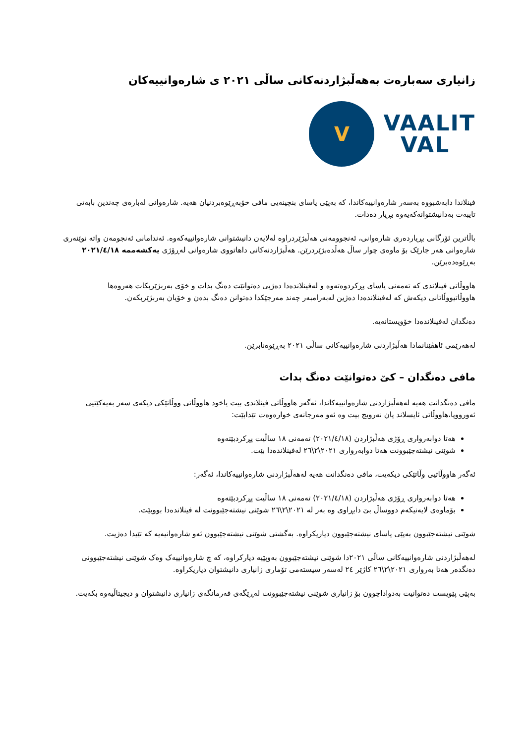زانیاری سەبارەت بەهەڵبژاردنەکانی ساڵی ٢٠٢١ ی شارەوانییەکان
V
VAALIT
VAL
فینلاندا دابەشبووە بەسەر شارەوانییەکاندا، کە بەپێی یاسای بنچینەیی مافی خۆبەڕێوەبردنیان هەیە. شارەوانی لەبارەی چەندین بابەتی تایبەت بەدانیشتوانەکەیەوە بڕیار دەدات.
باڵاترین ئۆرگانی بڕیاردەری شارەوانی، ئەنجوومەنی هەڵبژێردراوە لەلایەن دانیشتوانی شارەوانییەکەوە. ئەندامانی ئەنجومەن واتە نوێنەری شارەوانی هەر جارێک بۆ ماوەی چوار ساڵ هەڵدەبژێردرێن. هەڵبژاردنەکانی داهاتووی شارەوانی لەڕۆژی یەکشەممە ٢٠٢١/٤/١٨ بەڕێوەدەبرێن.
هاووڵاتی فینلاندی کە تەمەنی یاسای پڕکردوەتەوە و لەفینلاندەدا دەژیی دەتوانێت دەنگ بدات و خۆی بەربژێربکات هەروەها هاووڵاتیووڵاتانی دیکەش کە لەفینلاندەدا دەژین لەبەرامبەر چەند مەرجێکدا دەتوانن دەنگ بدەن و خۆیان بەربژێربکەن.
دەنگدان لەفینلاندەدا خۆویستانەیە.
لەهەرێمی ئاهڤێنانمادا هەڵبژاردنی شارەوانییەکانی ساڵی ٢٠٢١ بەڕێوەنابرێن.
مافی دەنگدان – کێ دەتوانێت دەنگ بدات
مافی دەنگدانت هەیە لەهەڵبژاردنی شارەوانییەکاندا، ئەگەر هاووڵاتی فینلاندی بیت یاخود هاووڵاتی ووڵاتێکی دیکەی سەر بەیەکێتیی ئەورووپا،هاووڵاتی ئایسلاند یان نەرویج بیت وە ئەو مەرجانەی خوارەوەت تێدابێت:
هەتا دوابەرواری ڕۆژی هەڵبژاردن (٢٠٢١/٤/١٨) تەمەنی ١٨ ساڵیت پڕکردبێتەوە
شوێنی نیشتەجێبوونت هەتا دوابەرواری ٢٠٢١\٢\٢٦ لەفینلاندەدا بێت.
ئەگەر هاووڵاتیی وڵاتێکی دیکەیت، مافی دەنگدانت هەیە لەهەڵبژاردنی شارەوانییەکاندا، ئەگەر:
هەتا دوابەرواری ڕۆژی هەڵبژاردن (٢٠٢١/٤/١٨) تەمەنی ١٨ ساڵیت پڕکردبێتەوە
بۆماوەی لایەنیکەم دووساڵ بێ دابڕاوی وە بەر لە ٢٠٢١\٢\٢٦ شوێنی نیشتەجێبوونت لە فینلاندەدا بووبێت.
شوێنی نیشتەجێبوون بەپێی یاسای نیشتەجێبوون دیاریکراوە. بەگشتی شوێنی نیشتەجێبوون ئەو شارەوانیەیە کە تێیدا دەژیت.
لەهەڵبژاردنی شارەوانییەکانی ساڵی ٢٠٢١دا شوێنی نیشتەجێبوون بەوپێیە دیارکراوە، کە چ شارەوانییەک وەک شوێنی نیشتەجێبوونی دەنگدەر هەتا بەرواری ٢٠٢١\٢\٢٦ کاژێر ٢٤ لەسەر سیستەمی تۆماری زانیاری دانیشتوان دیاریکراوە.
بەپێی پێویست دەتوانیت بەدواداچوون بۆ زانیاری شوێنی نیشتەجێبوونت لەڕێگەی فەرمانگەی زانیاری دانیشتوان و دیجیتاڵیەوە بکەیت.